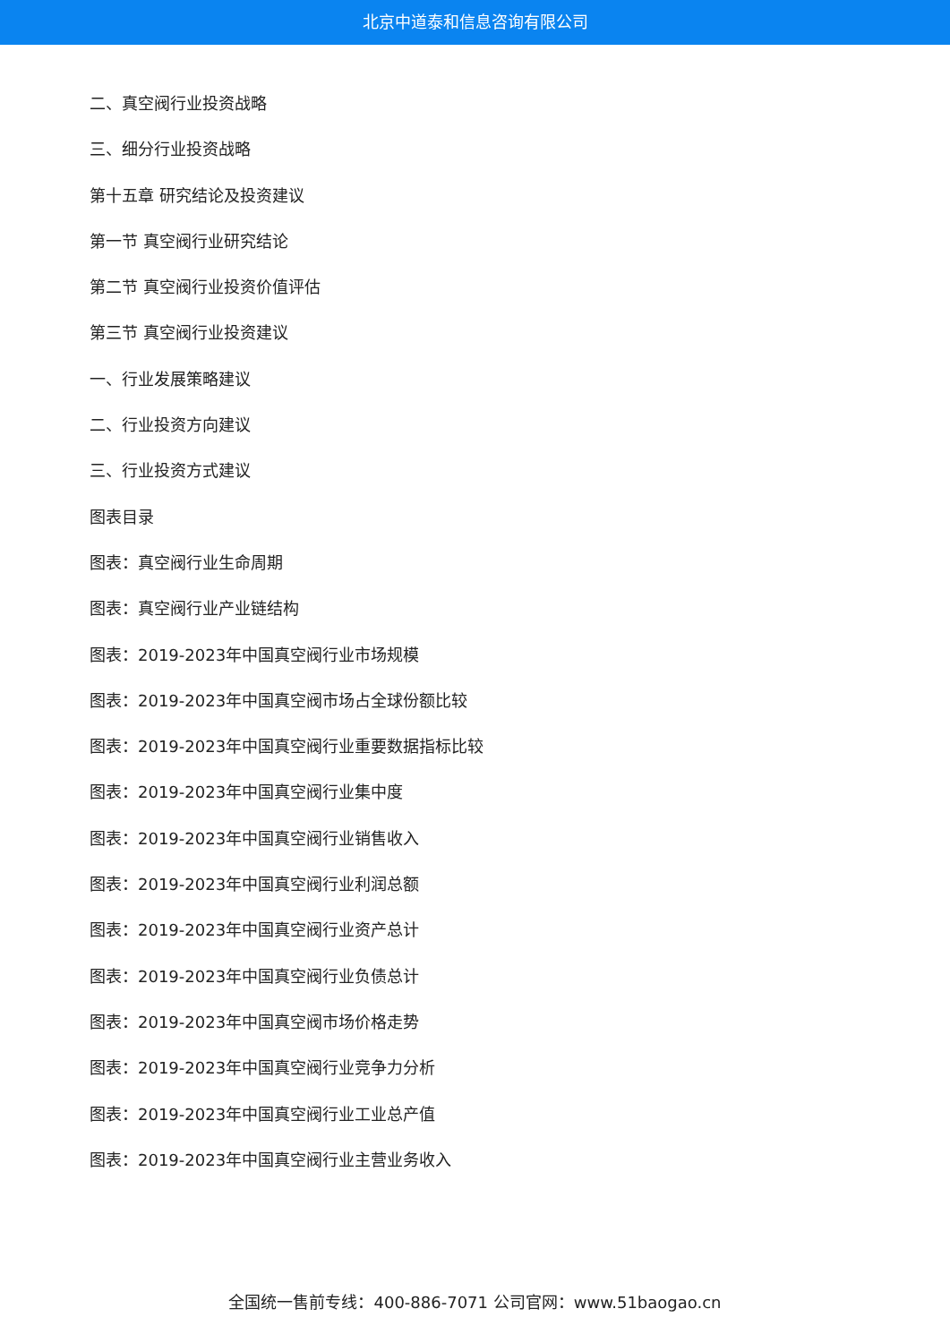北京中道泰和信息咨询有限公司
二、真空阀行业投资战略
三、细分行业投资战略
第十五章 研究结论及投资建议
第一节 真空阀行业研究结论
第二节 真空阀行业投资价值评估
第三节 真空阀行业投资建议
一、行业发展策略建议
二、行业投资方向建议
三、行业投资方式建议
图表目录
图表：真空阀行业生命周期
图表：真空阀行业产业链结构
图表：2019-2023年中国真空阀行业市场规模
图表：2019-2023年中国真空阀市场占全球份额比较
图表：2019-2023年中国真空阀行业重要数据指标比较
图表：2019-2023年中国真空阀行业集中度
图表：2019-2023年中国真空阀行业销售收入
图表：2019-2023年中国真空阀行业利润总额
图表：2019-2023年中国真空阀行业资产总计
图表：2019-2023年中国真空阀行业负债总计
图表：2019-2023年中国真空阀市场价格走势
图表：2019-2023年中国真空阀行业竞争力分析
图表：2019-2023年中国真空阀行业工业总产值
图表：2019-2023年中国真空阀行业主营业务收入
全国统一售前专线：400-886-7071 公司官网：www.51baogao.cn